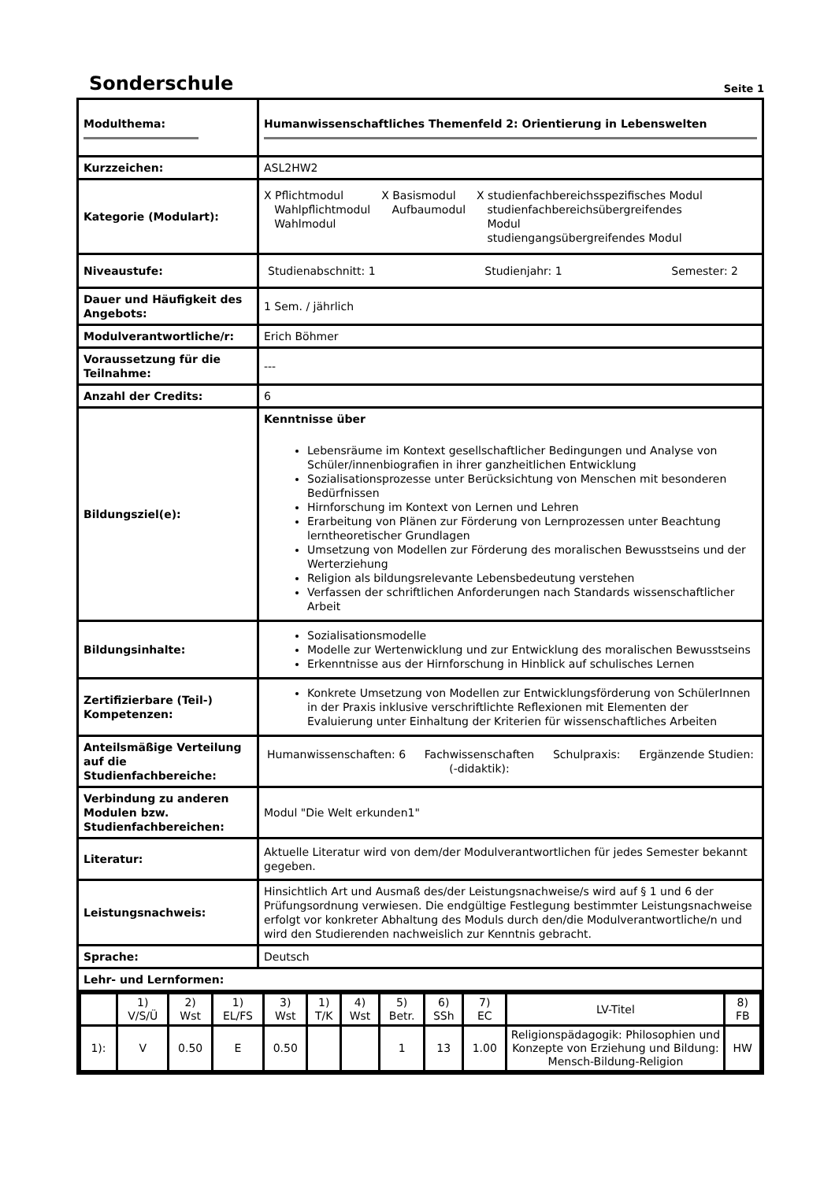Sonderschule
Seite 1
| Modulthema: | Humanwissenschaftliches Themenfeld 2: Orientierung in Lebenswelten |
| Kurzzeichen: | ASL2HW2 |
| Kategorie (Modulart): | X Pflichtmodul Wahlpflichtmodul Wahlmodul X Basismodul Aufbaumodul X studienfachbereichsspezifisches Modul studienfachbereichsübergreifendes Modul studiengangsübergreifendes Modul |
| Niveaustufe: | Studienabschnitt: 1 Studienjahr: 1 Semester: 2 |
| Dauer und Häufigkeit des Angebots: | 1 Sem. / jährlich |
| Modulverantwortliche/r: | Erich Böhmer |
| Voraussetzung für die Teilnahme: | --- |
| Anzahl der Credits: | 6 |
| Bildungsziel(e): | Kenntnisse über Lebensräume im Kontext gesellschaftlicher Bedingungen und Analyse von Schüler/innenbiografien in ihrer ganzheitlichen Entwicklung Sozialisationsprozesse unter Berücksichtung von Menschen mit besonderen Bedürfnissen Hirnforschung im Kontext von Lernen und Lehren Erarbeitung von Plänen zur Förderung von Lernprozessen unter Beachtung lerntheoretischer Grundlagen Umsetzung von Modellen zur Förderung des moralischen Bewusstseins und der Werterziehung Religion als bildungsrelevante Lebensbedeutung verstehen Verfassen der schriftlichen Anforderungen nach Standards wissenschaftlicher Arbeit |
| Bildungsinhalte: | Sozialisationsmodelle Modelle zur Wertenwicklung und zur Entwicklung des moralischen Bewusstseins Erkenntnisse aus der Hirnforschung in Hinblick auf schulisches Lernen |
| Zertifizierbare (Teil-) Kompetenzen: | Konkrete Umsetzung von Modellen zur Entwicklungsförderung von SchülerInnen in der Praxis inklusive verschriftlichte Reflexionen mit Elementen der Evaluierung unter Einhaltung der Kriterien für wissenschaftliches Arbeiten |
| Anteilsmäßige Verteilung auf die Studienfachbereiche: | Humanwissenschaften: 6 Fachwissenschaften (-didaktik): Schulpraxis: Ergänzende Studien: |
| Verbindung zu anderen Modulen bzw. Studienfachbereichen: | Modul "Die Welt erkunden1" |
| Literatur: | Aktuelle Literatur wird von dem/der Modulverantwortlichen für jedes Semester bekannt gegeben. |
| Leistungsnachweis: | Hinsichtlich Art und Ausmaß des/der Leistungsnachweise/s wird auf § 1 und 6 der Prüfungsordnung verwiesen. Die endgültige Festlegung bestimmter Leistungsnachweise erfolgt vor konkreter Abhaltung des Moduls durch den/die Modulverantwortliche/n und wird den Studierenden nachweislich zur Kenntnis gebracht. |
| Sprache: | Deutsch |
| Lehr- und Lernformen: | |
| / / 1) V/S/Ü / 2) Wst / 1) EL/FS / 3) Wst / 1) T/K / 4) Wst / 5) Betr. / 6) SSh / 7) EC / LV-Titel / 8) FB / / 1): / V / 0.50 / E / 0.50 / / / 1 / 13 / 1.00 / Religionspädagogik: Philosophien und Konzepte von Erziehung und Bildung: Mensch-Bildung-Religion / HW / | |